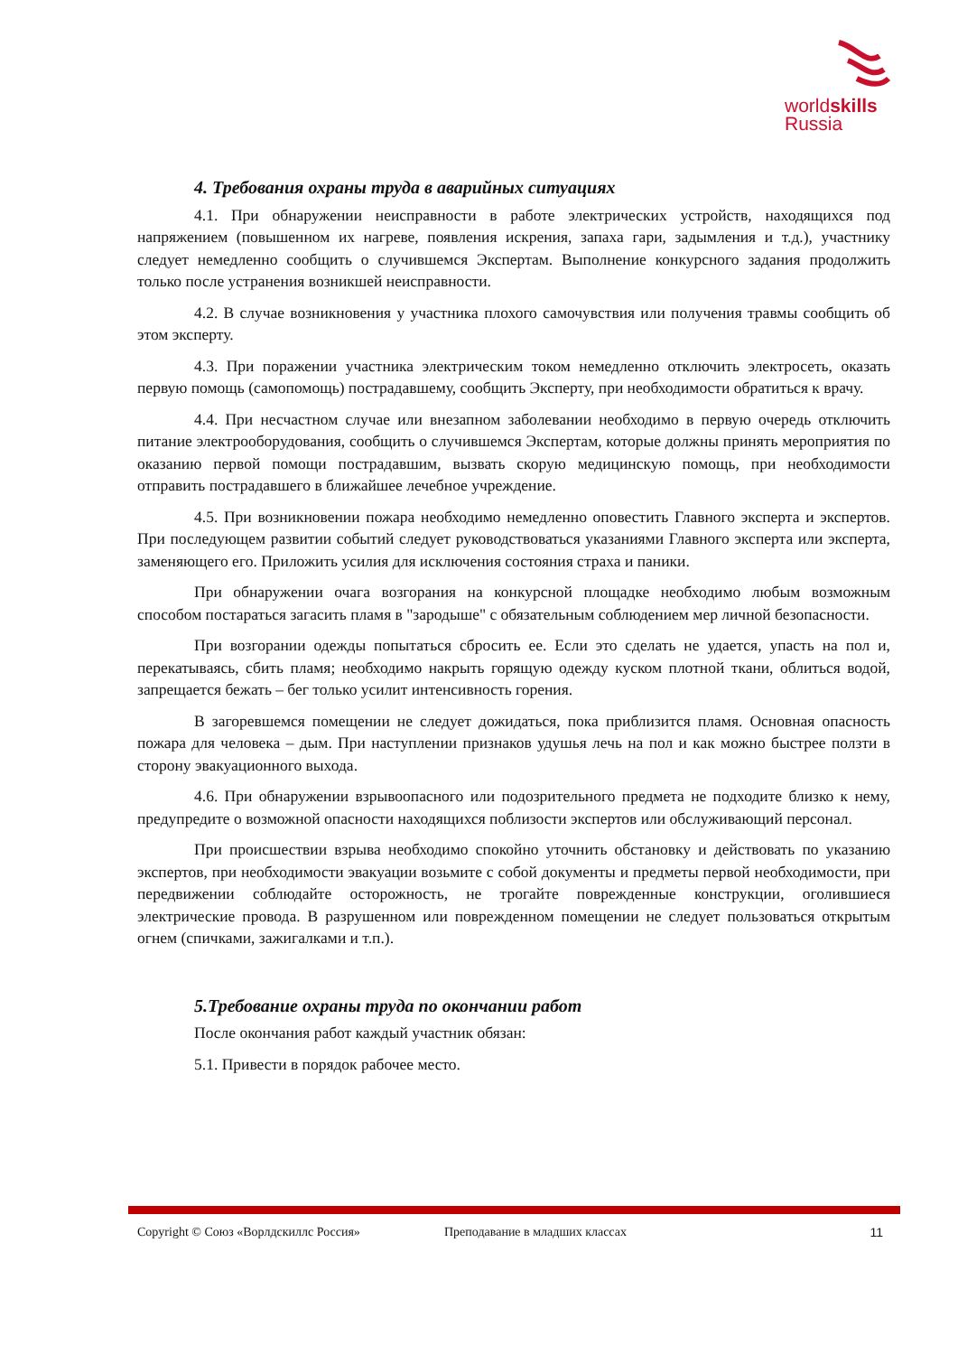worldskills
Russia
4. Требования охраны труда в аварийных ситуациях
4.1. При обнаружении неисправности в работе электрических устройств, находящихся под напряжением (повышенном их нагреве, появления искрения, запаха гари, задымления и т.д.), участнику следует немедленно сообщить о случившемся Экспертам. Выполнение конкурсного задания продолжить только после устранения возникшей неисправности.
4.2. В случае возникновения у участника плохого самочувствия или получения травмы сообщить об этом эксперту.
4.3. При поражении участника электрическим током немедленно отключить электросеть, оказать первую помощь (самопомощь) пострадавшему, сообщить Эксперту, при необходимости обратиться к врачу.
4.4. При несчастном случае или внезапном заболевании необходимо в первую очередь отключить питание электрооборудования, сообщить о случившемся Экспертам, которые должны принять мероприятия по оказанию первой помощи пострадавшим, вызвать скорую медицинскую помощь, при необходимости отправить пострадавшего в ближайшее лечебное учреждение.
4.5. При возникновении пожара необходимо немедленно оповестить Главного эксперта и экспертов. При последующем развитии событий следует руководствоваться указаниями Главного эксперта или эксперта, заменяющего его. Приложить усилия для исключения состояния страха и паники.
При обнаружении очага возгорания на конкурсной площадке необходимо любым возможным способом постараться загасить пламя в "зародыше" с обязательным соблюдением мер личной безопасности.
При возгорании одежды попытаться сбросить ее. Если это сделать не удается, упасть на пол и, перекатываясь, сбить пламя; необходимо накрыть горящую одежду куском плотной ткани, облиться водой, запрещается бежать – бег только усилит интенсивность горения.
В загоревшемся помещении не следует дожидаться, пока приблизится пламя. Основная опасность пожара для человека – дым. При наступлении признаков удушья лечь на пол и как можно быстрее ползти в сторону эвакуационного выхода.
4.6. При обнаружении взрывоопасного или подозрительного предмета не подходите близко к нему, предупредите о возможной опасности находящихся поблизости экспертов или обслуживающий персонал.
При происшествии взрыва необходимо спокойно уточнить обстановку и действовать по указанию экспертов, при необходимости эвакуации возьмите с собой документы и предметы первой необходимости, при передвижении соблюдайте осторожность, не трогайте поврежденные конструкции, оголившиеся электрические провода. В разрушенном или поврежденном помещении не следует пользоваться открытым огнем (спичками, зажигалками и т.п.).
5.Требование охраны труда по окончании работ
После окончания работ каждый участник обязан:
5.1. Привести в порядок рабочее место.
Copyright © Союз «Ворлдскиллс Россия» Преподавание в младших классах 11